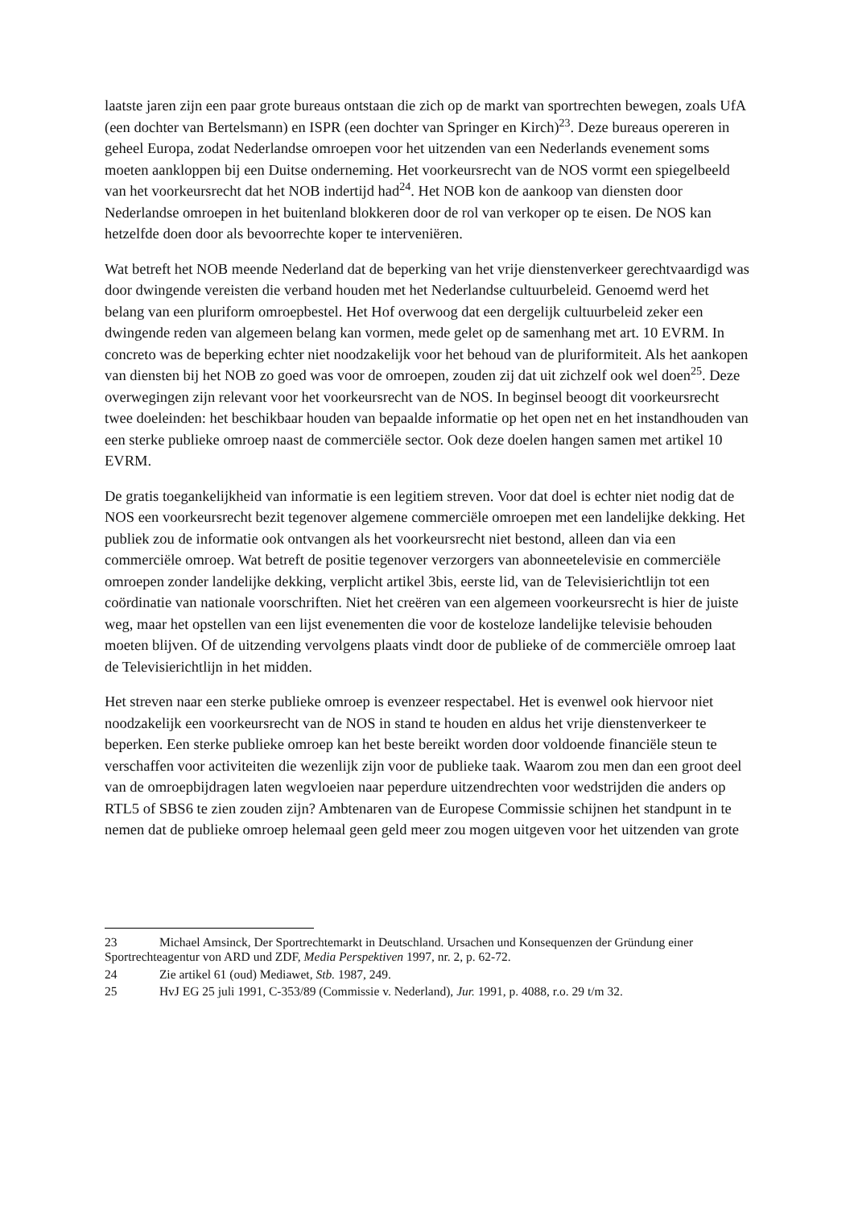laatste jaren zijn een paar grote bureaus ontstaan die zich op de markt van sportrechten bewegen, zoals UfA (een dochter van Bertelsmann) en ISPR (een dochter van Springer en Kirch)<sup>23</sup>. Deze bureaus opereren in geheel Europa, zodat Nederlandse omroepen voor het uitzenden van een Nederlands evenement soms moeten aankloppen bij een Duitse onderneming. Het voorkeursrecht van de NOS vormt een spiegelbeeld van het voorkeursrecht dat het NOB indertijd had<sup>24</sup>. Het NOB kon de aankoop van diensten door Nederlandse omroepen in het buitenland blokkeren door de rol van verkoper op te eisen. De NOS kan hetzelfde doen door als bevoorrechte koper te interveniëren.
Wat betreft het NOB meende Nederland dat de beperking van het vrije dienstenverkeer gerechtvaardigd was door dwingende vereisten die verband houden met het Nederlandse cultuurbeleid. Genoemd werd het belang van een pluriform omroepbestel. Het Hof overwoog dat een dergelijk cultuurbeleid zeker een dwingende reden van algemeen belang kan vormen, mede gelet op de samenhang met art. 10 EVRM. In concreto was de beperking echter niet noodzakelijk voor het behoud van de pluriformiteit. Als het aankopen van diensten bij het NOB zo goed was voor de omroepen, zouden zij dat uit zichzelf ook wel doen<sup>25</sup>. Deze overwegingen zijn relevant voor het voorkeursrecht van de NOS. In beginsel beoogt dit voorkeursrecht twee doeleinden: het beschikbaar houden van bepaalde informatie op het open net en het instandhouden van een sterke publieke omroep naast de commerciële sector. Ook deze doelen hangen samen met artikel 10 EVRM.
De gratis toegankelijkheid van informatie is een legitiem streven. Voor dat doel is echter niet nodig dat de NOS een voorkeursrecht bezit tegenover algemene commerciële omroepen met een landelijke dekking. Het publiek zou de informatie ook ontvangen als het voorkeursrecht niet bestond, alleen dan via een commerciële omroep. Wat betreft de positie tegenover verzorgers van abonneetelevisie en commerciële omroepen zonder landelijke dekking, verplicht artikel 3bis, eerste lid, van de Televisierichtlijn tot een coördinatie van nationale voorschriften. Niet het creëren van een algemeen voorkeursrecht is hier de juiste weg, maar het opstellen van een lijst evenementen die voor de kosteloze landelijke televisie behouden moeten blijven. Of de uitzending vervolgens plaats vindt door de publieke of de commerciële omroep laat de Televisierichtlijn in het midden.
Het streven naar een sterke publieke omroep is evenzeer respectabel. Het is evenwel ook hiervoor niet noodzakelijk een voorkeursrecht van de NOS in stand te houden en aldus het vrije dienstenverkeer te beperken. Een sterke publieke omroep kan het beste bereikt worden door voldoende financiële steun te verschaffen voor activiteiten die wezenlijk zijn voor de publieke taak. Waarom zou men dan een groot deel van de omroepbijdragen laten wegvloeien naar peperdure uitzendrechten voor wedstrijden die anders op RTL5 of SBS6 te zien zouden zijn? Ambtenaren van de Europese Commissie schijnen het standpunt in te nemen dat de publieke omroep helemaal geen geld meer zou mogen uitgeven voor het uitzenden van grote
23 Michael Amsinck, Der Sportrechtemarkt in Deutschland. Ursachen und Konsequenzen der Gründung einer Sportrechteagentur von ARD und ZDF, Media Perspektiven 1997, nr. 2, p. 62-72.
24 Zie artikel 61 (oud) Mediawet, Stb. 1987, 249.
25 HvJ EG 25 juli 1991, C-353/89 (Commissie v. Nederland), Jur. 1991, p. 4088, r.o. 29 t/m 32.